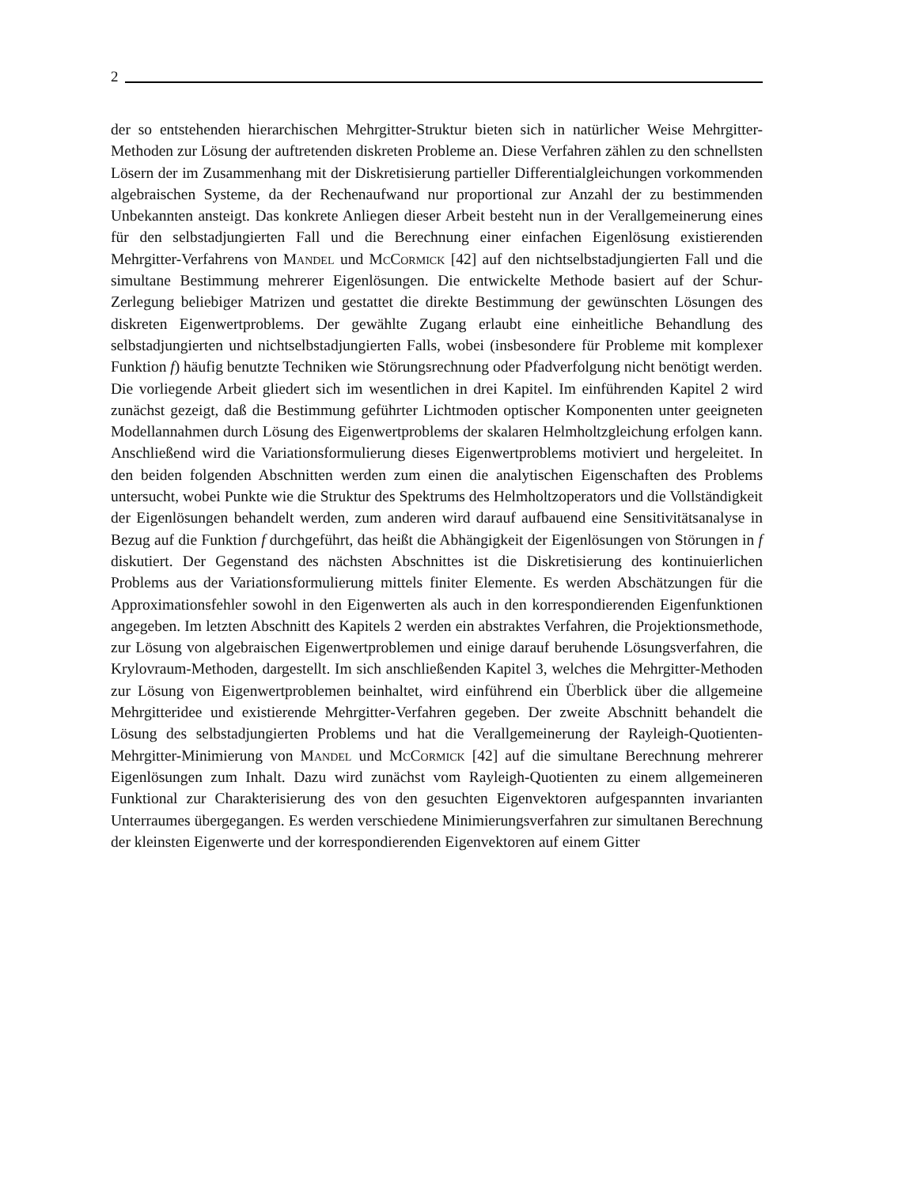2
der so entstehenden hierarchischen Mehrgitter-Struktur bieten sich in natürlicher Weise Mehrgitter-Methoden zur Lösung der auftretenden diskreten Probleme an. Diese Verfahren zählen zu den schnellsten Lösern der im Zusammenhang mit der Diskretisierung partieller Differentialgleichungen vorkommenden algebraischen Systeme, da der Rechenaufwand nur proportional zur Anzahl der zu bestimmenden Unbekannten ansteigt. Das konkrete Anliegen dieser Arbeit besteht nun in der Verallgemeinerung eines für den selbstadjungierten Fall und die Berechnung einer einfachen Eigenlösung existierenden Mehrgitter-Verfahrens von Mandel und McCormick [42] auf den nichtselbstadjungierten Fall und die simultane Bestimmung mehrerer Eigenlösungen. Die entwickelte Methode basiert auf der Schur-Zerlegung beliebiger Matrizen und gestattet die direkte Bestimmung der gewünschten Lösungen des diskreten Eigenwertproblems. Der gewählte Zugang erlaubt eine einheitliche Behandlung des selbstadjungierten und nichtselbstadjungierten Falls, wobei (insbesondere für Probleme mit komplexer Funktion f) häufig benutzte Techniken wie Störungsrechnung oder Pfadverfolgung nicht benötigt werden.
Die vorliegende Arbeit gliedert sich im wesentlichen in drei Kapitel. Im einführenden Kapitel 2 wird zunächst gezeigt, daß die Bestimmung geführter Lichtmoden optischer Komponenten unter geeigneten Modellannahmen durch Lösung des Eigenwertproblems der skalaren Helmholtzgleichung erfolgen kann. Anschließend wird die Variationsformulierung dieses Eigenwertproblems motiviert und hergeleitet. In den beiden folgenden Abschnitten werden zum einen die analytischen Eigenschaften des Problems untersucht, wobei Punkte wie die Struktur des Spektrums des Helmholtzoperators und die Vollständigkeit der Eigenlösungen behandelt werden, zum anderen wird darauf aufbauend eine Sensitivitätsanalyse in Bezug auf die Funktion f durchgeführt, das heißt die Abhängigkeit der Eigenlösungen von Störungen in f diskutiert. Der Gegenstand des nächsten Abschnittes ist die Diskretisierung des kontinuierlichen Problems aus der Variationsformulierung mittels finiter Elemente. Es werden Abschätzungen für die Approximationsfehler sowohl in den Eigenwerten als auch in den korrespondierenden Eigenfunktionen angegeben. Im letzten Abschnitt des Kapitels 2 werden ein abstraktes Verfahren, die Projektionsmethode, zur Lösung von algebraischen Eigenwertproblemen und einige darauf beruhende Lösungsverfahren, die Krylovraum-Methoden, dargestellt. Im sich anschließenden Kapitel 3, welches die Mehrgitter-Methoden zur Lösung von Eigenwertproblemen beinhaltet, wird einführend ein Überblick über die allgemeine Mehrgitteridee und existierende Mehrgitter-Verfahren gegeben. Der zweite Abschnitt behandelt die Lösung des selbstadjungierten Problems und hat die Verallgemeinerung der Rayleigh-Quotienten-Mehrgitter-Minimierung von Mandel und McCormick [42] auf die simultane Berechnung mehrerer Eigenlösungen zum Inhalt. Dazu wird zunächst vom Rayleigh-Quotienten zu einem allgemeineren Funktional zur Charakterisierung des von den gesuchten Eigenvektoren aufgespannten invarianten Unterraumes übergegangen. Es werden verschiedene Minimierungsverfahren zur simultanen Berechnung der kleinsten Eigenwerte und der korrespondierenden Eigenvektoren auf einem Gitter